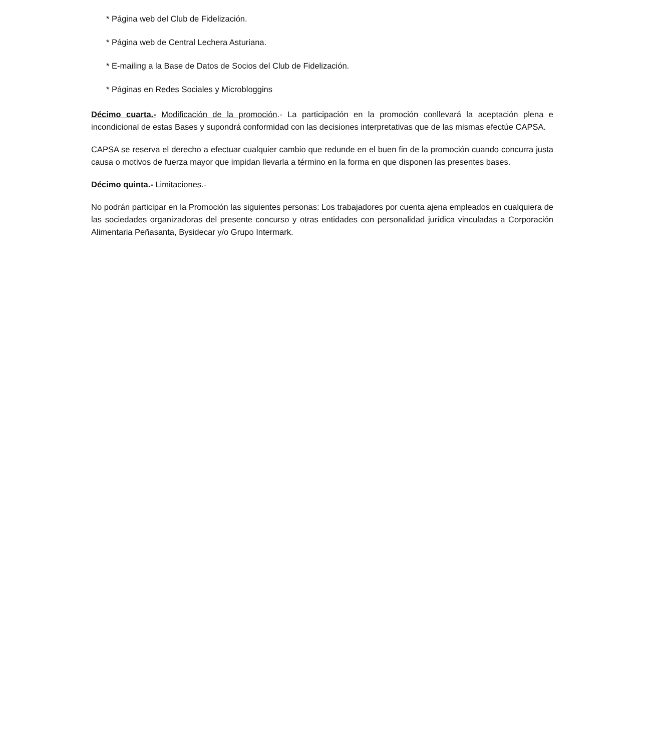* Página web del Club de Fidelización.
* Página web de Central Lechera Asturiana.
* E-mailing a la Base de Datos de Socios del Club de Fidelización.
* Páginas en Redes Sociales y Microbloggins
Décimo cuarta.- Modificación de la promoción.- La participación en la promoción conllevará la aceptación plena e incondicional de estas Bases y supondrá conformidad con las decisiones interpretativas que de las mismas efectúe CAPSA.
CAPSA se reserva el derecho a efectuar cualquier cambio que redunde en el buen fin de la promoción cuando concurra justa causa o motivos de fuerza mayor que impidan llevarla a término en la forma en que disponen las presentes bases.
Décimo quinta.- Limitaciones.-
No podrán participar en la Promoción las siguientes personas: Los trabajadores por cuenta ajena empleados en cualquiera de las sociedades organizadoras del presente concurso y otras entidades con personalidad jurídica vinculadas a Corporación Alimentaria Peñasanta, Bysidecar y/o Grupo Intermark.